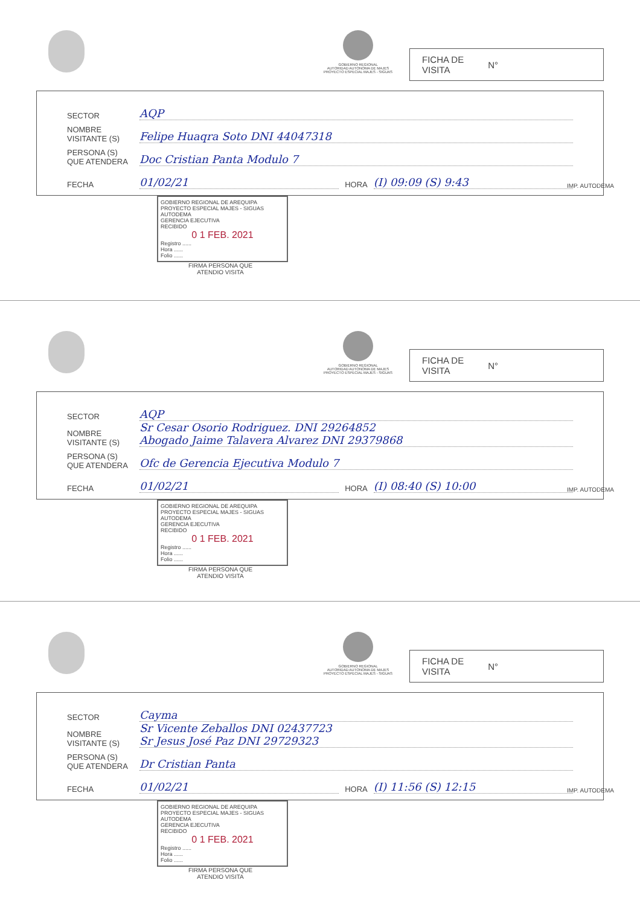GOBIERNO REGIONAL
AUTORIDAD AUTONOMA DE MAJES
PROYECTO ESPECIAL MAJES - SIGUAS
FICHA DE
VISITA N°
SECTOR AQP
NOMBRE
VISITANTE (S) Felipe Huaqra Soto DNI 44047318
PERSONA (S)
QUE ATENDERA Doc Cristian Panta Modulo 7
FECHA 01/02/21 HORA (I) 09:09 (S) 9:43
IMP. AUTODEMA
GOBIERNO REGIONAL DE AREQUIPA
PROYECTO ESPECIAL MAJES - SIGUAS
AUTODEMA
GERENCIA EJECUTIVA
RECIBIDO
0 1 FEB. 2021
Registro ......
Hora ......
Folio ......
FIRMA PERSONA QUE
ATENDIO VISITA
GOBIERNO REGIONAL
AUTORIDAD AUTONOMA DE MAJES
PROYECTO ESPECIAL MAJES - SIGUAS
FICHA DE
VISITA N°
SECTOR AQP
NOMBRE
VISITANTE (S) Sr Cesar Osorio Rodriguez. DNI 29264852
Abogado Jaime Talavera Alvarez DNI 29379868
PERSONA (S)
QUE ATENDERA Ofc de Gerencia Ejecutiva Modulo 7
FECHA 01/02/21 HORA (I) 08:40 (S) 10:00
IMP. AUTODEMA
GOBIERNO REGIONAL DE AREQUIPA
PROYECTO ESPECIAL MAJES - SIGUAS
AUTODEMA
GERENCIA EJECUTIVA
RECIBIDO
0 1 FEB. 2021
Registro ......
Hora ......
Folio ......
FIRMA PERSONA QUE
ATENDIO VISITA
GOBIERNO REGIONAL
AUTORIDAD AUTONOMA DE MAJES
PROYECTO ESPECIAL MAJES - SIGUAS
FICHA DE
VISITA N°
SECTOR Cayma
NOMBRE
VISITANTE (S) Sr Vicente Zeballos DNI 02437723
Sr Jesus José Paz DNI 29729323
PERSONA (S)
QUE ATENDERA Dr Cristian Panta
FECHA 01/02/21 HORA (I) 11:56 (S) 12:15
IMP. AUTODEMA
GOBIERNO REGIONAL DE AREQUIPA
PROYECTO ESPECIAL MAJES - SIGUAS
AUTODEMA
GERENCIA EJECUTIVA
RECIBIDO
0 1 FEB. 2021
Registro ......
Hora ......
Folio ......
FIRMA PERSONA QUE
ATENDIO VISITA